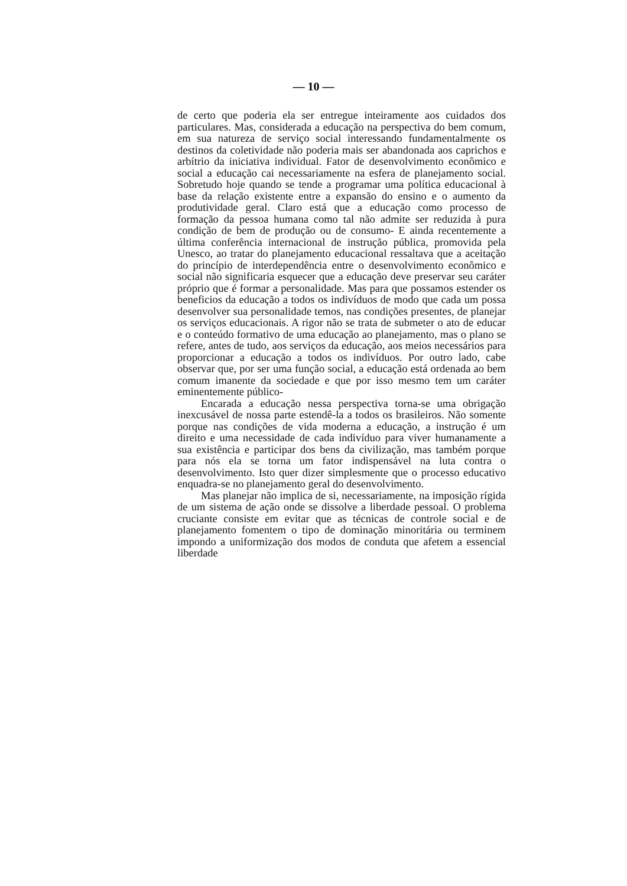— 10 —
de certo que poderia ela ser entregue inteiramente aos cuidados dos particulares. Mas, considerada a educação na perspectiva do bem comum, em sua natureza de serviço social interessando fundamentalmente os destinos da coletividade não poderia mais ser abandonada aos caprichos e arbítrio da iniciativa individual. Fator de desenvolvimento econômico e social a educação cai necessariamente na esfera de planejamento social. Sobretudo hoje quando se tende a programar uma política educacional à base da relação existente entre a expansão do ensino e o aumento da produtividade geral. Claro está que a educação como processo de formação da pessoa humana como tal não admite ser reduzida à pura condição de bem de produção ou de consumo- E ainda recentemente a última conferência internacional de instrução pública, promovida pela Unesco, ao tratar do planejamento educacional ressaltava que a aceitação do princípio de interdependência entre o desenvolvimento econômico e social não significaria esquecer que a educação deve preservar seu caráter próprio que é formar a personalidade. Mas para que possamos estender os beneficios da educação a todos os indivíduos de modo que cada um possa desenvolver sua personalidade temos, nas condições presentes, de planejar os serviços educacionais. A rigor não se trata de submeter o ato de educar e o conteúdo formativo de uma educação ao planejamento, mas o plano se refere, antes de tudo, aos serviços da educação, aos meios necessários para proporcionar a educação a todos os indivíduos. Por outro lado, cabe observar que, por ser uma função social, a educação está ordenada ao bem comum imanente da sociedade e que por isso mesmo tem um caráter eminentemente público-
Encarada a educação nessa perspectiva torna-se uma obrigação inexcusável de nossa parte estendê-la a todos os brasileiros. Não somente porque nas condições de vida moderna a educação, a instrução é um direito e uma necessidade de cada indivíduo para viver humanamente a sua existência e participar dos bens da civilização, mas também porque para nós ela se torna um fator indispensável na luta contra o desenvolvimento. Isto quer dizer simplesmente que o processo educativo enquadra-se no planejamento geral do desenvolvimento.
Mas planejar não implica de si, necessariamente, na imposição rígida de um sistema de ação onde se dissolve a liberdade pessoal. O problema cruciante consiste em evitar que as técnicas de controle social e de planejamento fomentem o tipo de dominação minoritária ou terminem impondo a uniformização dos modos de conduta que afetem a essencial liberdade